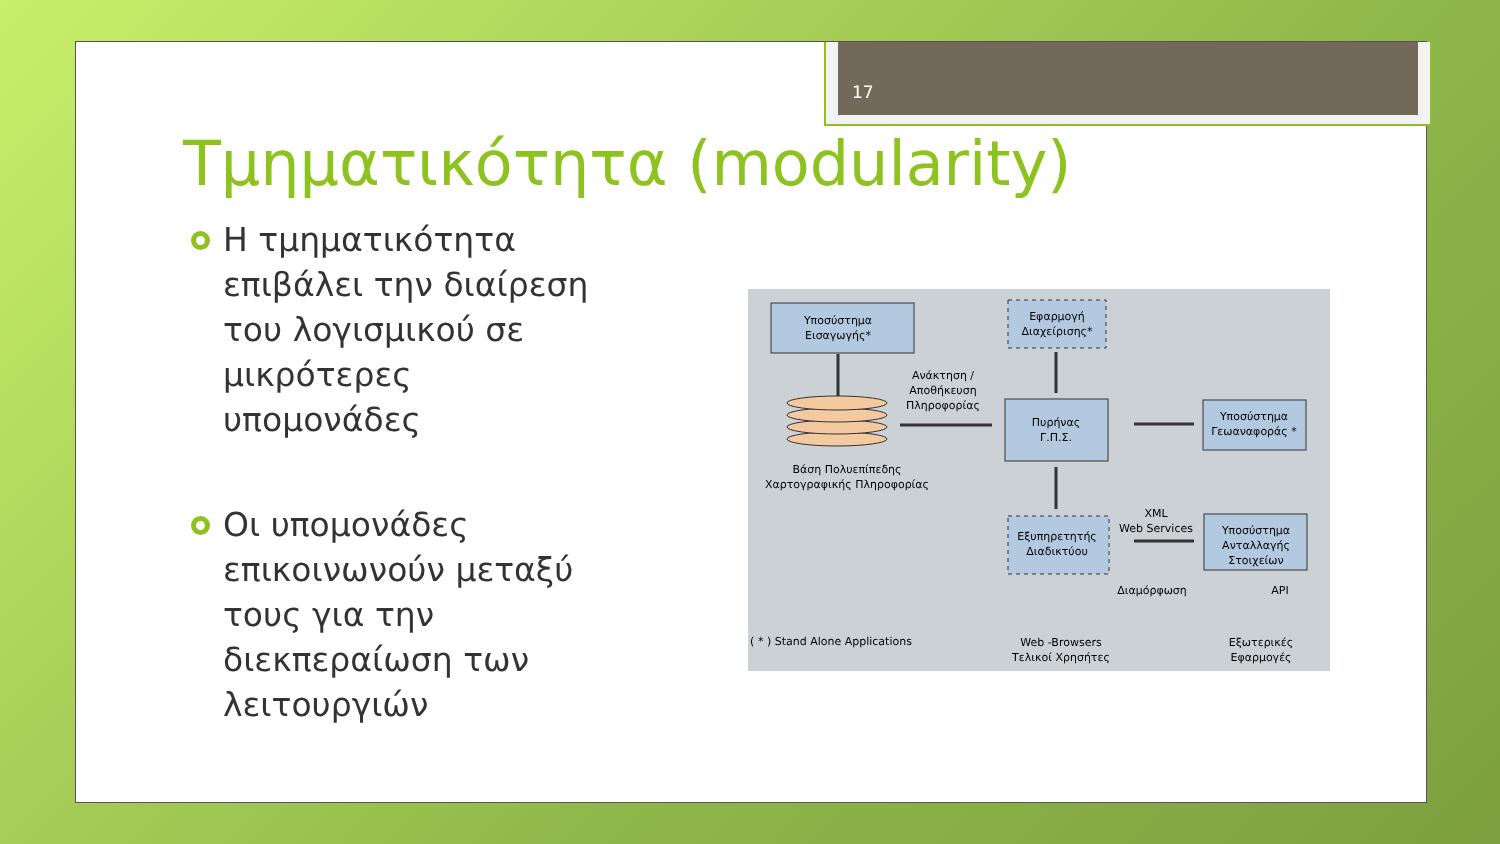17
Τμηματικότητα (modularity)
Η τμηματικότητα επιβάλει την διαίρεση του λογισμικού σε μικρότερες υπομονάδες
Οι υπομονάδες επικοινωνούν μεταξύ τους για την διεκπεραίωση των λειτουργιών
Υποσύστημα
Εισαγωγής*
Εφαρμογή
Διαχείρισης*
Ανάκτηση /
Αποθήκευση
Πληροφορίας
Πυρήνας
Γ.Π.Σ.
Υποσύστημα
Γεωαναφοράς *
Βάση Πολυεπίπεδης
Χαρτογραφικής Πληροφορίας
XML
Web Services
Εξυπηρετητής
Διαδικτύου
Υποσύστημα
Ανταλλαγής
Στοιχείων
Διαμόρφωση
API
( * ) Stand Alone Applications
Web -Browsers
Τελικοί Χρησήτες
Εξωτερικές
Εφαρμογές